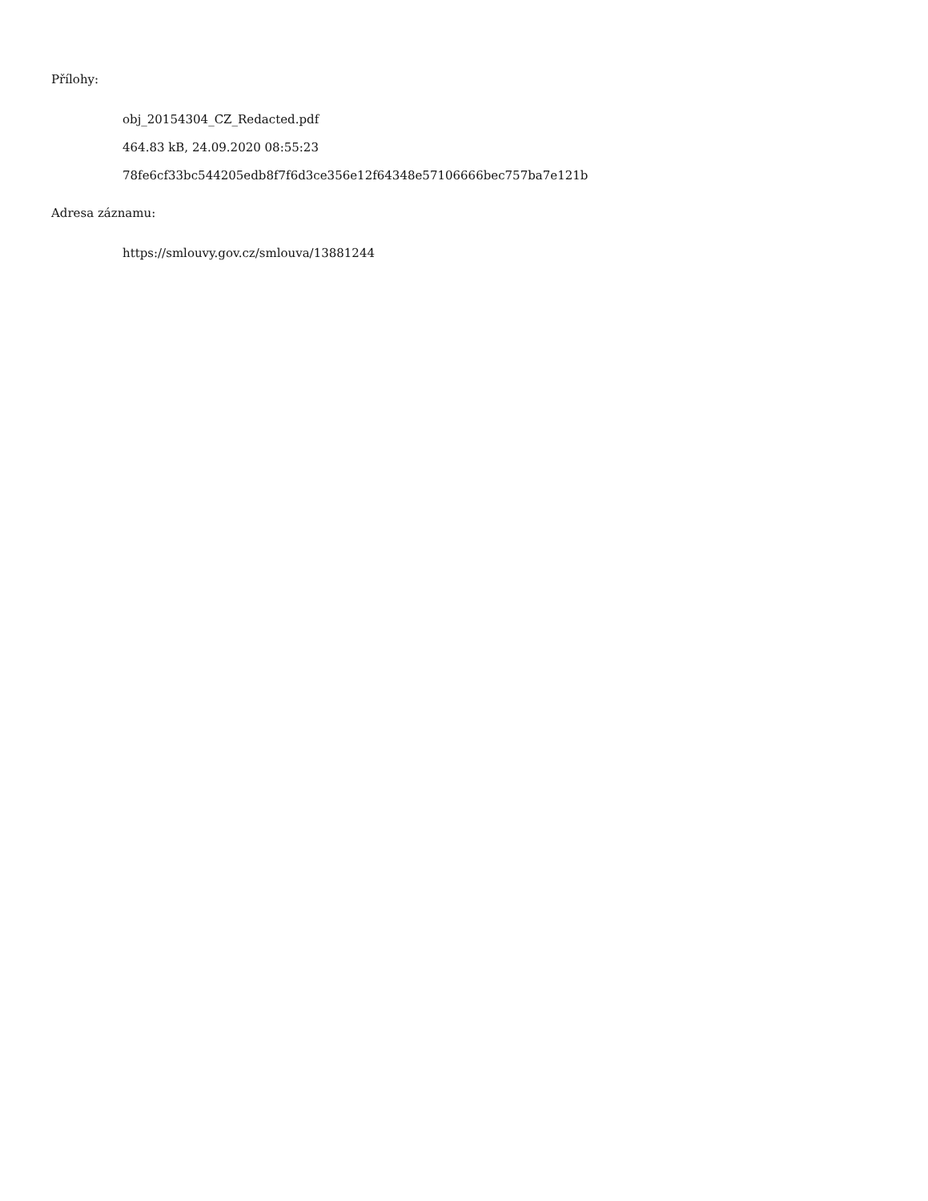Přílohy:
obj_20154304_CZ_Redacted.pdf
464.83 kB, 24.09.2020 08:55:23
78fe6cf33bc544205edb8f7f6d3ce356e12f64348e57106666bec757ba7e121b
Adresa záznamu:
https://smlouvy.gov.cz/smlouva/13881244